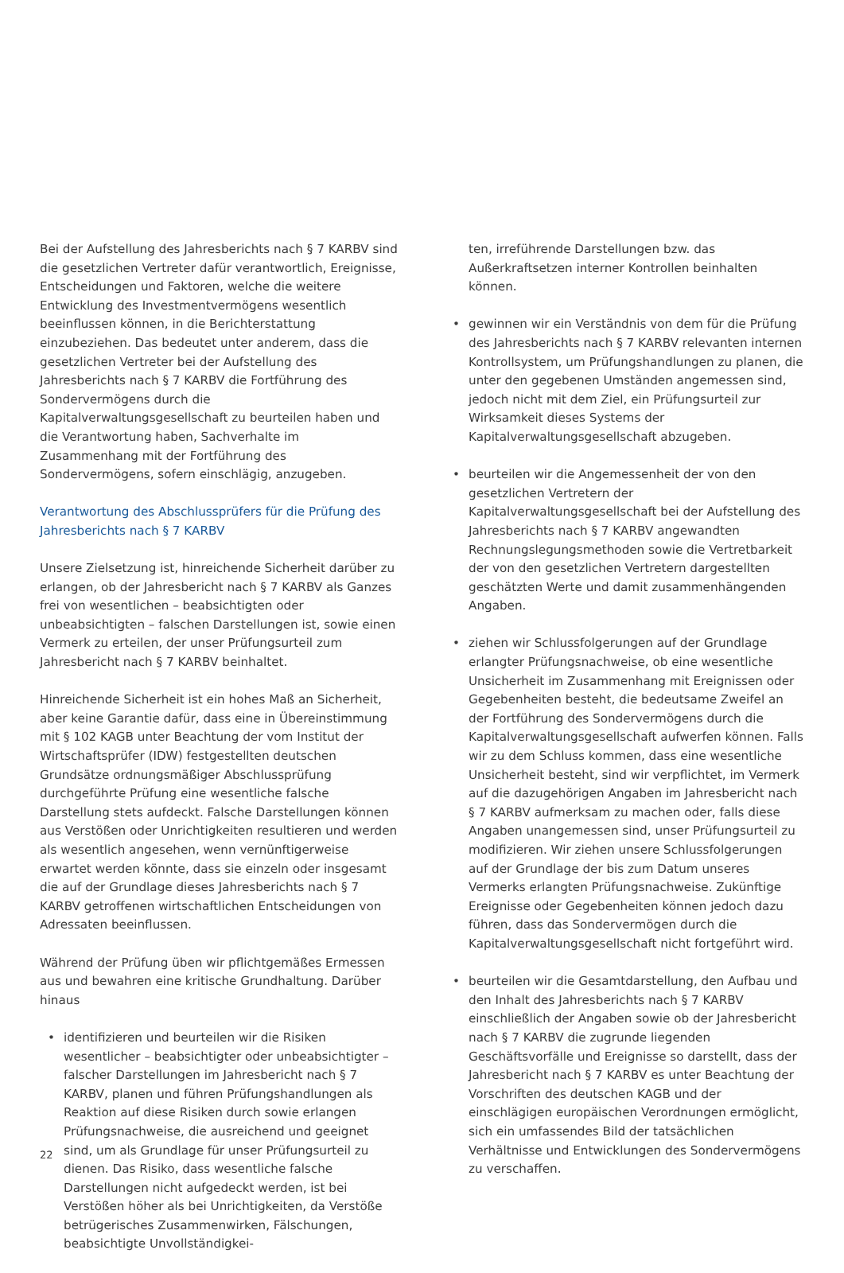Bei der Aufstellung des Jahresberichts nach § 7 KARBV sind die gesetzlichen Vertreter dafür verantwortlich, Ereignisse, Entscheidungen und Faktoren, welche die weitere Entwicklung des Investmentvermögens wesentlich beeinflussen können, in die Berichterstattung einzubeziehen. Das bedeutet unter anderem, dass die gesetzlichen Vertreter bei der Aufstellung des Jahresberichts nach § 7 KARBV die Fortführung des Sondervermögens durch die Kapitalverwaltungsgesellschaft zu beurteilen haben und die Verantwortung haben, Sachverhalte im Zusammenhang mit der Fortführung des Sondervermögens, sofern einschlägig, anzugeben.
Verantwortung des Abschlussprüfers für die Prüfung des Jahresberichts nach § 7 KARBV
Unsere Zielsetzung ist, hinreichende Sicherheit darüber zu erlangen, ob der Jahresbericht nach § 7 KARBV als Ganzes frei von wesentlichen – beabsichtigten oder unbeabsichtigten – falschen Darstellungen ist, sowie einen Vermerk zu erteilen, der unser Prüfungsurteil zum Jahresbericht nach § 7 KARBV beinhaltet.
Hinreichende Sicherheit ist ein hohes Maß an Sicherheit, aber keine Garantie dafür, dass eine in Übereinstimmung mit § 102 KAGB unter Beachtung der vom Institut der Wirtschaftsprüfer (IDW) festgestellten deutschen Grundsätze ordnungsmäßiger Abschlussprüfung durchgeführte Prüfung eine wesentliche falsche Darstellung stets aufdeckt. Falsche Darstellungen können aus Verstößen oder Unrichtigkeiten resultieren und werden als wesentlich angesehen, wenn vernünftigerweise erwartet werden könnte, dass sie einzeln oder insgesamt die auf der Grundlage dieses Jahresberichts nach § 7 KARBV getroffenen wirtschaftlichen Entscheidungen von Adressaten beeinflussen.
Während der Prüfung üben wir pflichtgemäßes Ermessen aus und bewahren eine kritische Grundhaltung. Darüber hinaus
• identifizieren und beurteilen wir die Risiken wesentlicher – beabsichtigter oder unbeabsichtigter – falscher Darstellungen im Jahresbericht nach § 7 KARBV, planen und führen Prüfungshandlungen als Reaktion auf diese Risiken durch sowie erlangen Prüfungsnachweise, die ausreichend und geeignet sind, um als Grundlage für unser Prüfungsurteil zu dienen. Das Risiko, dass wesentliche falsche Darstellungen nicht aufgedeckt werden, ist bei Verstößen höher als bei Unrichtigkeiten, da Verstöße betrügerisches Zusammenwirken, Fälschungen, beabsichtigte Unvollständigkei-
ten, irreführende Darstellungen bzw. das Außerkraftsetzen interner Kontrollen beinhalten können.
• gewinnen wir ein Verständnis von dem für die Prüfung des Jahresberichts nach § 7 KARBV relevanten internen Kontrollsystem, um Prüfungshandlungen zu planen, die unter den gegebenen Umständen angemessen sind, jedoch nicht mit dem Ziel, ein Prüfungsurteil zur Wirksamkeit dieses Systems der Kapitalverwaltungsgesellschaft abzugeben.
• beurteilen wir die Angemessenheit der von den gesetzlichen Vertretern der Kapitalverwaltungsgesellschaft bei der Aufstellung des Jahresberichts nach § 7 KARBV angewandten Rechnungslegungsmethoden sowie die Vertretbarkeit der von den gesetzlichen Vertretern dargestellten geschätzten Werte und damit zusammenhängenden Angaben.
• ziehen wir Schlussfolgerungen auf der Grundlage erlangter Prüfungsnachweise, ob eine wesentliche Unsicherheit im Zusammenhang mit Ereignissen oder Gegebenheiten besteht, die bedeutsame Zweifel an der Fortführung des Sondervermögens durch die Kapitalverwaltungsgesellschaft aufwerfen können. Falls wir zu dem Schluss kommen, dass eine wesentliche Unsicherheit besteht, sind wir verpflichtet, im Vermerk auf die dazugehörigen Angaben im Jahresbericht nach § 7 KARBV aufmerksam zu machen oder, falls diese Angaben unangemessen sind, unser Prüfungsurteil zu modifizieren. Wir ziehen unsere Schlussfolgerungen auf der Grundlage der bis zum Datum unseres Vermerks erlangten Prüfungsnachweise. Zukünftige Ereignisse oder Gegebenheiten können jedoch dazu führen, dass das Sondervermögen durch die Kapitalverwaltungsgesellschaft nicht fortgeführt wird.
• beurteilen wir die Gesamtdarstellung, den Aufbau und den Inhalt des Jahresberichts nach § 7 KARBV einschließlich der Angaben sowie ob der Jahresbericht nach § 7 KARBV die zugrunde liegenden Geschäftsvorfälle und Ereignisse so darstellt, dass der Jahresbericht nach § 7 KARBV es unter Beachtung der Vorschriften des deutschen KAGB und der einschlägigen europäischen Verordnungen ermöglicht, sich ein umfassendes Bild der tatsächlichen Verhältnisse und Entwicklungen des Sondervermögens zu verschaffen.
22